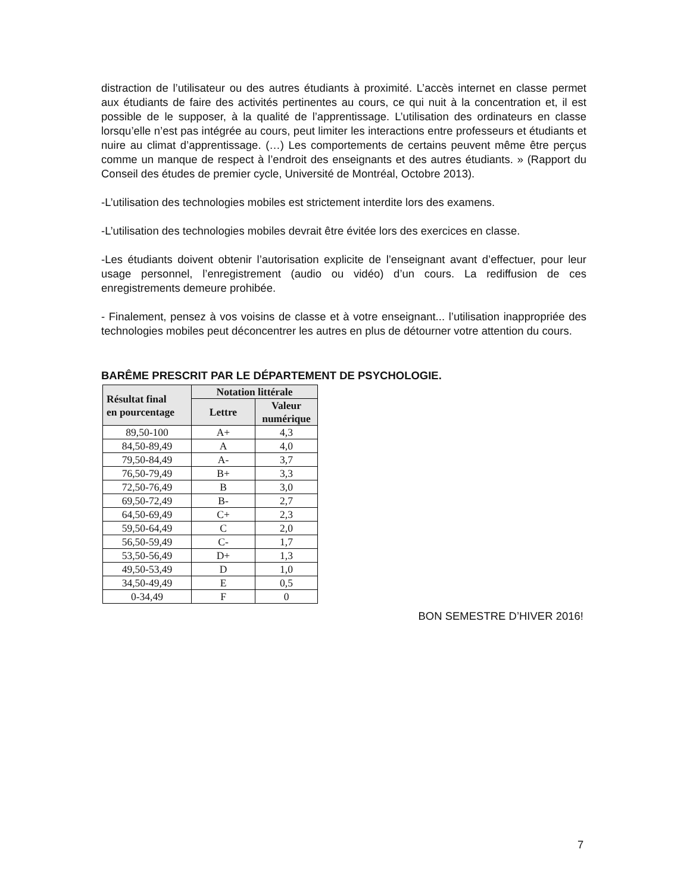distraction de l’utilisateur ou des autres étudiants à proximité. L’accès internet en classe permet aux étudiants de faire des activités pertinentes au cours, ce qui nuit à la concentration et, il est possible de le supposer, à la qualité de l’apprentissage. L’utilisation des ordinateurs en classe lorsqu’elle n’est pas intégrée au cours, peut limiter les interactions entre professeurs et étudiants et nuire au climat d’apprentissage. (…) Les comportements de certains peuvent même être perçus comme un manque de respect à l’endroit des enseignants et des autres étudiants. » (Rapport du Conseil des études de premier cycle, Université de Montréal, Octobre 2013).
-L’utilisation des technologies mobiles est strictement interdite lors des examens.
-L’utilisation des technologies mobiles devrait être évitée lors des exercices en classe.
-Les étudiants doivent obtenir l’autorisation explicite de l’enseignant avant d’effectuer, pour leur usage personnel, l’enregistrement (audio ou vidéo) d’un cours. La rediffusion de ces enregistrements demeure prohibée.
- Finalement, pensez à vos voisins de classe et à votre enseignant... l’utilisation inappropriée des technologies mobiles peut déconcentrer les autres en plus de détourner votre attention du cours.
BARÊME PRESCRIT PAR LE DÉPARTEMENT DE PSYCHOLOGIE.
| Résultat final en pourcentage | Notation littérale | |
| --- | --- | --- |
| | Lettre | Valeur numérique |
| 89,50-100 | A+ | 4,3 |
| 84,50-89,49 | A | 4,0 |
| 79,50-84,49 | A- | 3,7 |
| 76,50-79,49 | B+ | 3,3 |
| 72,50-76,49 | B | 3,0 |
| 69,50-72,49 | B- | 2,7 |
| 64,50-69,49 | C+ | 2,3 |
| 59,50-64,49 | C | 2,0 |
| 56,50-59,49 | C- | 1,7 |
| 53,50-56,49 | D+ | 1,3 |
| 49,50-53,49 | D | 1,0 |
| 34,50-49,49 | E | 0,5 |
| 0-34,49 | F | 0 |
BON SEMESTRE D’HIVER 2016!
7